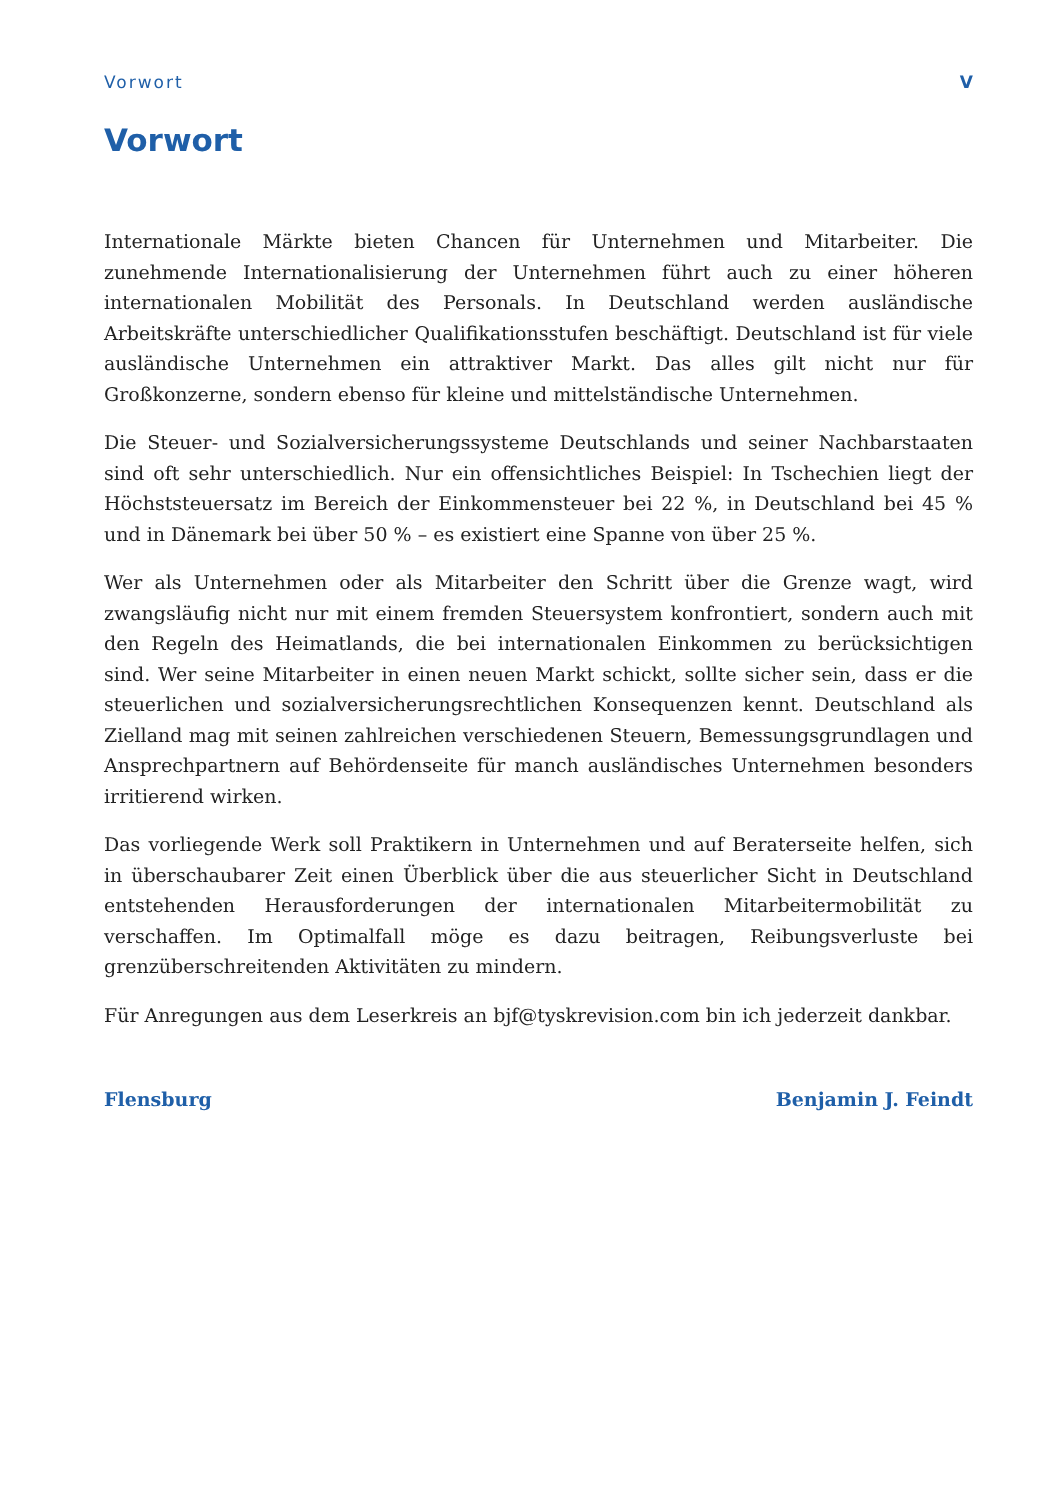Vorwort V
Vorwort
Internationale Märkte bieten Chancen für Unternehmen und Mitarbeiter. Die zunehmende Internationalisierung der Unternehmen führt auch zu einer höheren internationalen Mobilität des Personals. In Deutschland werden ausländische Arbeitskräfte unterschiedlicher Qualifikationsstufen beschäftigt. Deutschland ist für viele ausländische Unternehmen ein attraktiver Markt. Das alles gilt nicht nur für Großkonzerne, sondern ebenso für kleine und mittelständische Unternehmen.
Die Steuer- und Sozialversicherungssysteme Deutschlands und seiner Nachbarstaaten sind oft sehr unterschiedlich. Nur ein offensichtliches Beispiel: In Tschechien liegt der Höchststeuersatz im Bereich der Einkommensteuer bei 22 %, in Deutschland bei 45 % und in Dänemark bei über 50 % – es existiert eine Spanne von über 25 %.
Wer als Unternehmen oder als Mitarbeiter den Schritt über die Grenze wagt, wird zwangsläufig nicht nur mit einem fremden Steuersystem konfrontiert, sondern auch mit den Regeln des Heimatlands, die bei internationalen Einkommen zu berücksichtigen sind. Wer seine Mitarbeiter in einen neuen Markt schickt, sollte sicher sein, dass er die steuerlichen und sozialversicherungsrechtlichen Konsequenzen kennt. Deutschland als Zielland mag mit seinen zahlreichen verschiedenen Steuern, Bemessungsgrundlagen und Ansprechpartnern auf Behördenseite für manch ausländisches Unternehmen besonders irritierend wirken.
Das vorliegende Werk soll Praktikern in Unternehmen und auf Beraterseite helfen, sich in überschaubarer Zeit einen Überblick über die aus steuerlicher Sicht in Deutschland entstehenden Herausforderungen der internationalen Mitarbeitermobilität zu verschaffen. Im Optimalfall möge es dazu beitragen, Reibungsverluste bei grenzüberschreitenden Aktivitäten zu mindern.
Für Anregungen aus dem Leserkreis an bjf@tyskrevision.com bin ich jederzeit dankbar.
Flensburg Benjamin J. Feindt